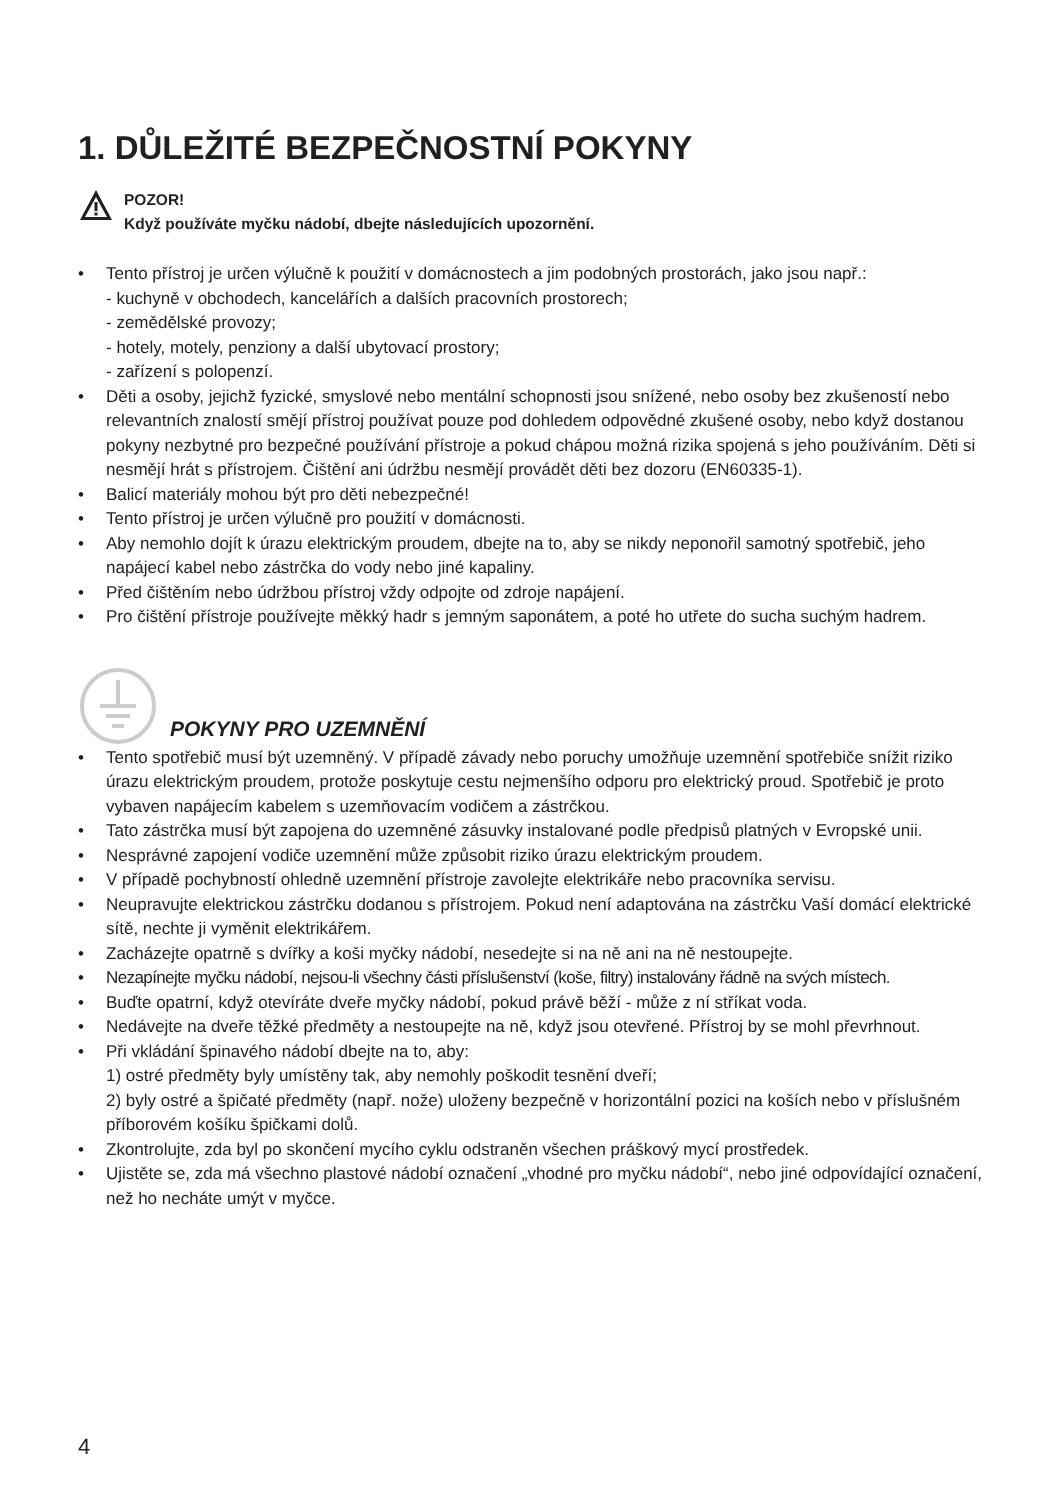1. DŮLEŽITÉ BEZPEČNOSTNÍ POKYNY
POZOR!
Když používáte myčku nádobí, dbejte následujících upozornění.
• Tento přístroj je určen výlučně k použití v domácnostech a jim podobných prostorách, jako jsou např.:
- kuchyně v obchodech, kancelářích a dalších pracovních prostorech;
- zemědělské provozy;
- hotely, motely, penziony a další ubytovací prostory;
- zařízení s polopenzí.
• Děti a osoby, jejichž fyzické, smyslové nebo mentální schopnosti jsou snížené, nebo osoby bez zkušeností nebo relevantních znalostí smějí přístroj používat pouze pod dohledem odpovědné zkušené osoby, nebo když dostanou pokyny nezbytné pro bezpečné používání přístroje a pokud chápou možná rizika spojená s jeho používáním. Děti si nesmějí hrát s přístrojem. Čištění ani údržbu nesmějí provádět děti bez dozoru (EN60335-1).
• Balicí materiály mohou být pro děti nebezpečné!
• Tento přístroj je určen výlučně pro použití v domácnosti.
• Aby nemohlo dojít k úrazu elektrickým proudem, dbejte na to, aby se nikdy neponořil samotný spotřebič, jeho napájecí kabel nebo zástrčka do vody nebo jiné kapaliny.
• Před čištěním nebo údržbou přístroj vždy odpojte od zdroje napájení.
• Pro čištění přístroje používejte měkký hadr s jemným saponátem, a poté ho utřete do sucha suchým hadrem.
POKYNY PRO UZEMNĚNÍ
• Tento spotřebič musí být uzemněný. V případě závady nebo poruchy umožňuje uzemnění spotřebiče snížit riziko úrazu elektrickým proudem, protože poskytuje cestu nejmenšího odporu pro elektrický proud. Spotřebič je proto vybaven napájecím kabelem s uzemňovacím vodičem a zástrčkou.
• Tato zástrčka musí být zapojena do uzemněné zásuvky instalované podle předpisů platných v Evropské unii.
• Nesprávné zapojení vodiče uzemnění může způsobit riziko úrazu elektrickým proudem.
• V případě pochybností ohledně uzemnění přístroje zavolejte elektrikáře nebo pracovníka servisu.
• Neupravujte elektrickou zástrčku dodanou s přístrojem. Pokud není adaptována na zástrčku Vaší domácí elektrické sítě, nechte ji vyměnit elektrikářem.
• Zacházejte opatrně s dvířky a koši myčky nádobí, nesedejte si na ně ani na ně nestoupejte.
• Nezapínejte myčku nádobí, nejsou-li všechny části příslušenství (koše, filtry) instalovány řádně na svých místech.
• Buďte opatrní, když otevíráte dveře myčky nádobí, pokud právě běží - může z ní stříkat voda.
• Nedávejte na dveře těžké předměty a nestoupejte na ně, když jsou otevřené. Přístroj by se mohl převrhnout.
• Při vkládání špinavého nádobí dbejte na to, aby:
1) ostré předměty byly umístěny tak, aby nemohly poškodit tesnění dveří;
2) byly ostré a špičaté předměty (např. nože) uloženy bezpečně v horizontální pozici na koších nebo v příslušném příborovém košíku špičkami dolů.
• Zkontrolujte, zda byl po skončení mycího cyklu odstraněn všechen práškový mycí prostředek.
• Ujistěte se, zda má všechno plastové nádobí označení „vhodné pro myčku nádobí“, nebo jiné odpovídající označení, než ho necháte umýt v myčce.
4